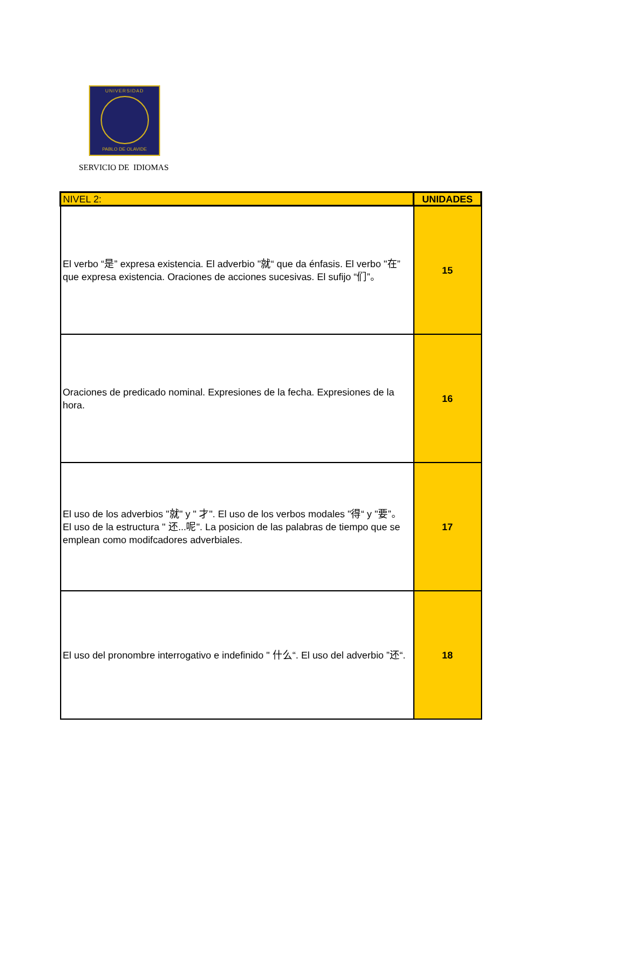UNIVERSIDAD
PABLO DE OLAVIDE
SERVICIO DE IDIOMAS
| NIVEL 2: | UNIDADES |
| --- | --- |
| El verbo “是” expresa existencia. El adverbio "就“ que da énfasis. El verbo "在” que expresa existencia. Oraciones de acciones sucesivas. El sufijo “们”。 | 15 |
| Oraciones de predicado nominal. Expresiones de la fecha. Expresiones de la hora. | 16 |
| El uso de los adverbios "就" y " 才". El uso de los verbos modales "得“ y "要”。 El uso de la estructura " 还...呢". La posicion de las palabras de tiempo que se emplean como modifcadores adverbiales. | 17 |
| El uso del pronombre interrogativo e indefinido " 什么“. El uso del adverbio ”还“. | 18 |